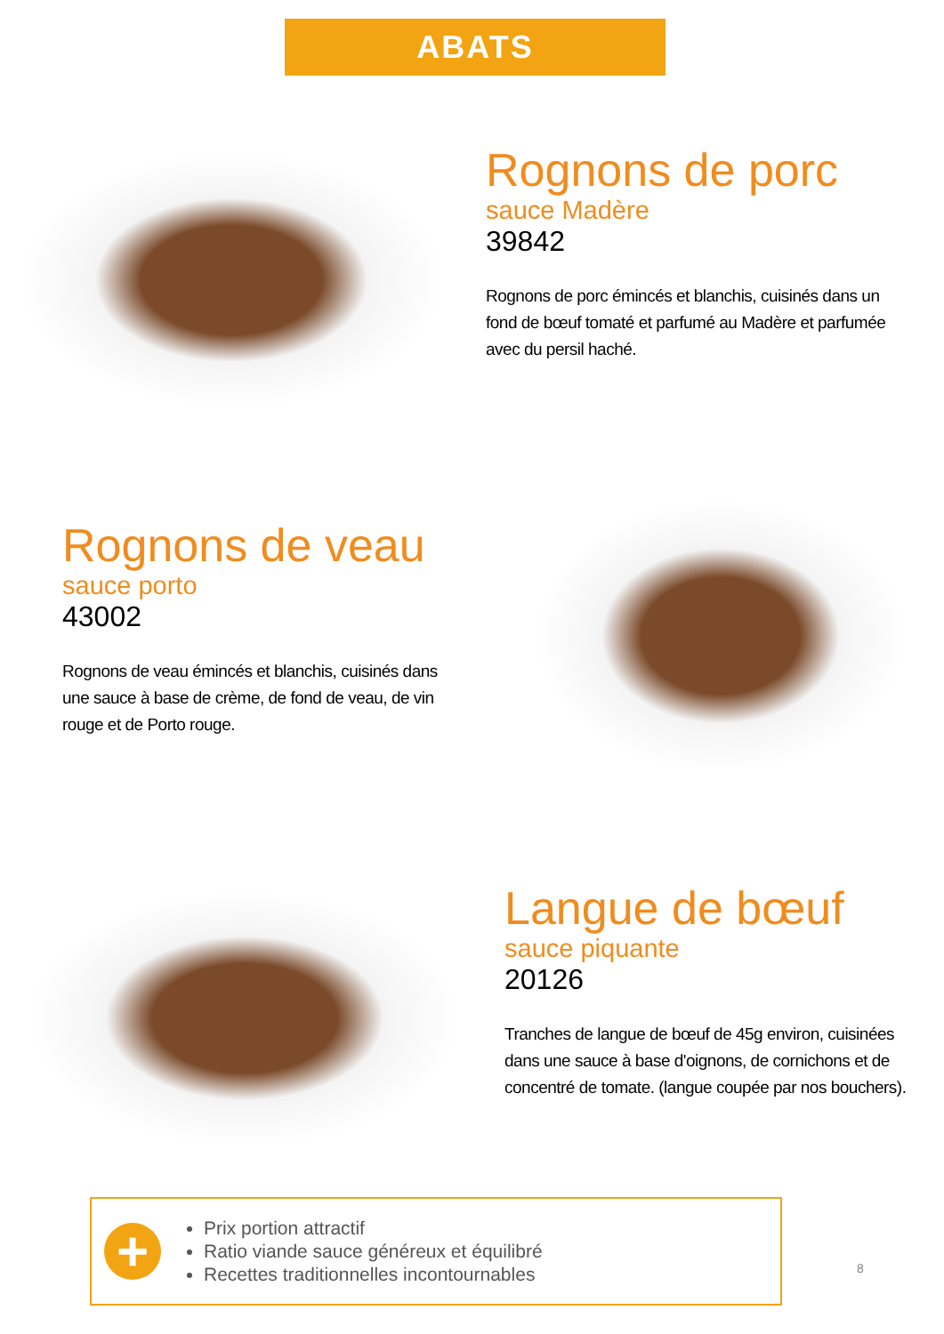ABATS
Rognons de porc
sauce Madère
39842
Rognons de porc émincés et blanchis, cuisinés dans un fond de bœuf tomaté et parfumé au Madère et parfumée avec du persil haché.
Rognons de veau
sauce porto
43002
Rognons de veau émincés et blanchis, cuisinés dans une sauce à base de crème, de fond de veau, de vin rouge et de Porto rouge.
Langue de bœuf
sauce piquante
20126
Tranches de langue de bœuf de 45g environ, cuisinées dans une sauce à base d'oignons, de cornichons et de concentré de tomate. (langue coupée par nos bouchers).
+
Prix portion attractif
Ratio viande sauce généreux et équilibré
Recettes traditionnelles incontournables
8